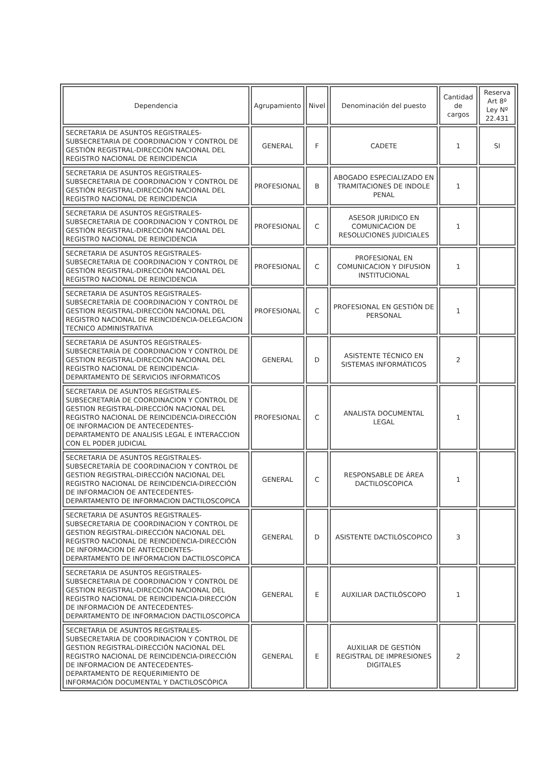| Dependencia | Agrupamiento | Nivel | Denominación del puesto | Cantidad de cargos | Reserva Art 8º Ley Nº 22.431 |
| --- | --- | --- | --- | --- | --- |
| SECRETARIA DE ASUNTOS REGISTRALES-SUBSECRETARIA DE COORDINACION Y CONTROL DE GESTIÓN REGISTRAL-DIRECCIÓN NACIONAL DEL REGISTRO NACIONAL DE REINCIDENCIA | GENERAL | F | CADETE | 1 | SI |
| SECRETARIA DE ASUNTOS REGISTRALES-SUBSECRETARIA DE COORDINACION Y CONTROL DE GESTIÓN REGISTRAL-DIRECCIÓN NACIONAL DEL REGISTRO NACIONAL DE REINCIDENCIA | PROFESIONAL | B | ABOGADO ESPECIALIZADO EN TRAMITACIONES DE INDOLE PENAL | 1 | |
| SECRETARIA DE ASUNTOS REGISTRALES-SUBSECRETARIA DE COORDINACION Y CONTROL DE GESTIÓN REGISTRAL-DIRECCIÓN NACIONAL DEL REGISTRO NACIONAL DE REINCIDENCIA | PROFESIONAL | C | ASESOR JURIDICO EN COMUNICACION DE RESOLUCIONES JUDICIALES | 1 | |
| SECRETARIA DE ASUNTOS REGISTRALES-SUBSECRETARIA DE COORDINACION Y CONTROL DE GESTIÓN REGISTRAL-DIRECCIÓN NACIONAL DEL REGISTRO NACIONAL DE REINCIDENCIA | PROFESIONAL | C | PROFESIONAL EN COMUNICACION Y DIFUSION INSTITUCIONAL | 1 | |
| SECRETARIA DE ASUNTOS REGISTRALES-SUBSECRETARÍA DE COORDINACION Y CONTROL DE GESTION REGISTRAL-DIRECCIÓN NACIONAL DEL REGISTRO NACIONAL DE REINCIDENCIA-DELEGACION TECNICO ADMINISTRATIVA | PROFESIONAL | C | PROFESIONAL EN GESTIÓN DE PERSONAL | 1 | |
| SECRETARIA DE ASUNTOS REGISTRALES-SUBSECRETARÍA DE COORDINACION Y CONTROL DE GESTION REGISTRAL-DIRECCIÓN NACIONAL DEL REGISTRO NACIONAL DE REINCIDENCIA-DEPARTAMENTO DE SERVICIOS INFORMATICOS | GENERAL | D | ASISTENTE TÉCNICO EN SISTEMAS INFORMÁTICOS | 2 | |
| SECRETARIA DE ASUNTOS REGISTRALES-SUBSECRETARÍA DE COORDINACION Y CONTROL DE GESTION REGISTRAL-DIRECCIÓN NACIONAL DEL REGISTRO NACIONAL DE REINCIDENCIA-DIRECCIÓN OE INFORMACION DE ANTECEDENTES-DEPARTAMENTO DE ANALISIS LEGAL E INTERACCION CON EL PODER JUDICIAL | PROFESIONAL | C | ANALISTA DOCUMENTAL LEGAL | 1 | |
| SECRETARIA DE ASUNTOS REGISTRALES-SUBSECRETARÍA DE COORDINACION Y CONTROL DE GESTION REGISTRAL-DIRECCIÓN NACIONAL DEL REGISTRO NACIONAL DE REINCIDENCIA-DIRECCIÓN DE INFORMACION OE ANTECEDENTES-DEPARTAMENTO DE INFORMACION DACTILOSCOPICA | GENERAL | C | RESPONSABLE DE ÁREA DACTILOSCOPICA | 1 | |
| SECRETARIA DE ASUNTOS REGISTRALES-SUBSECRETARIA DE COORDINACION Y CONTROL DE GESTION REGISTRAL-DIRECCIÓN NACIONAL DEL REGISTRO NACIONAL DE REINCIDENCIA-DIRECCIÓN DE INFORMACION DE ANTECEDENTES-DEPARTAMENTO DE INFORMACION DACTILOSCOPICA | GENERAL | D | ASISTENTE DACTILÓSCOPICO | 3 | |
| SECRETARIA DE ASUNTOS REGISTRALES-SUBSECRETARIA DE COORDINACION Y CONTROL DE GESTION REGISTRAL-DIRECCIÓN NACIONAL DEL REGISTRO NACIONAL DE REINCIDENCIA-DIRECCIÓN DE INFORMACION DE ANTECEDENTES-DEPARTAMENTO DE INFORMACION DACTILOSCOPICA | GENERAL | E | AUXILIAR DACTILÓSCOPO | 1 | |
| SECRETARIA DE ASUNTOS REGISTRALES-SUBSECRETARIA DE COORDINACION Y CONTROL DE GESTION REGISTRAL-DIRECCIÓN NACIONAL DEL REGISTRO NACIONAL DE REINCIDENCIA-DIRECCIÓN DE INFORMACION DE ANTECEDENTES-DEPARTAMENTO DE REQUERIMIENTO DE INFORMACIÓN DOCUMENTAL Y DACTILOSCÓPICA | GENERAL | E | AUXILIAR DE GESTIÓN REGISTRAL DE IMPRESIONES DIGITALES | 2 | |